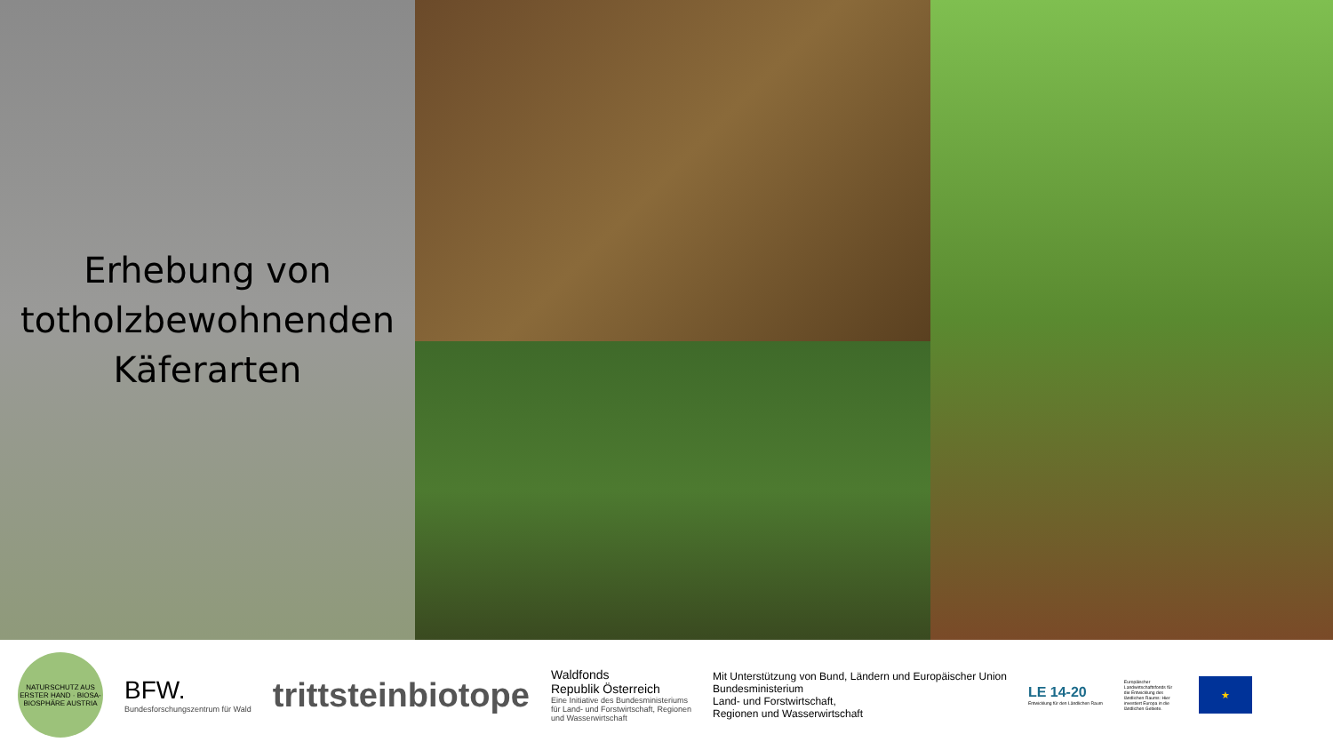Erhebung von
totholzbewohnenden
Käferarten
NATURSCHUTZ AUS ERSTER HAND · BIOSA-BIOSPHÄRE AUSTRIA
BFW.
Bundesforschungszentrum für Wald
trittsteinbiotope
Waldfonds
Republik Österreich
Eine Initiative des Bundesministeriums
für Land- und Forstwirtschaft, Regionen
und Wasserwirtschaft
Mit Unterstützung von Bund, Ländern und Europäischer Union
Bundesministerium
Land- und Forstwirtschaft,
Regionen und Wasserwirtschaft
LE 14-20
Entwicklung für den Ländlichen Raum
Europäischer Landwirtschaftsfonds für die Entwicklung des ländlichen Raums: Hier investiert Europa in die ländlichen Gebiete.
★